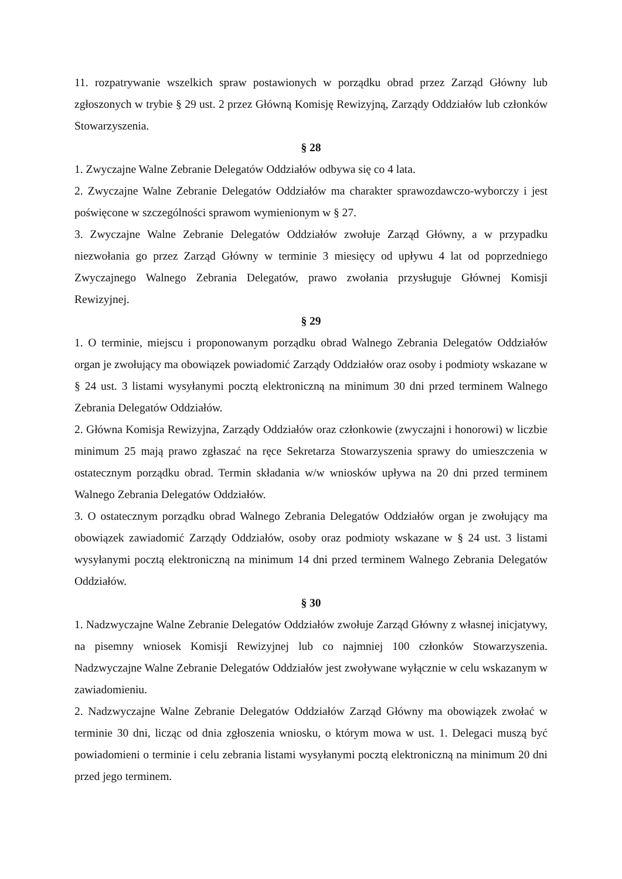11. rozpatrywanie wszelkich spraw postawionych w porządku obrad przez Zarząd Główny lub zgłoszonych w trybie § 29 ust. 2 przez Główną Komisję Rewizyjną, Zarządy Oddziałów lub członków Stowarzyszenia.
§ 28
1. Zwyczajne Walne Zebranie Delegatów Oddziałów odbywa się co 4 lata.
2. Zwyczajne Walne Zebranie Delegatów Oddziałów ma charakter sprawozdawczo-wyborczy i jest poświęcone w szczególności sprawom wymienionym w § 27.
3. Zwyczajne Walne Zebranie Delegatów Oddziałów zwołuje Zarząd Główny, a w przypadku niezwołania go przez Zarząd Główny w terminie 3 miesięcy od upływu 4 lat od poprzedniego Zwyczajnego Walnego Zebrania Delegatów, prawo zwołania przysługuje Głównej Komisji Rewizyjnej.
§ 29
1. O terminie, miejscu i proponowanym porządku obrad Walnego Zebrania Delegatów Oddziałów organ je zwołujący ma obowiązek powiadomić Zarządy Oddziałów oraz osoby i podmioty wskazane w § 24 ust. 3 listami wysyłanymi pocztą elektroniczną na minimum 30 dni przed terminem Walnego Zebrania Delegatów Oddziałów.
2. Główna Komisja Rewizyjna, Zarządy Oddziałów oraz członkowie (zwyczajni i honorowi) w liczbie minimum 25 mają prawo zgłaszać na ręce Sekretarza Stowarzyszenia sprawy do umieszczenia w ostatecznym porządku obrad. Termin składania w/w wniosków upływa na 20 dni przed terminem Walnego Zebrania Delegatów Oddziałów.
3. O ostatecznym porządku obrad Walnego Zebrania Delegatów Oddziałów organ je zwołujący ma obowiązek zawiadomić Zarządy Oddziałów, osoby oraz podmioty wskazane w § 24 ust. 3 listami wysyłanymi pocztą elektroniczną na minimum 14 dni przed terminem Walnego Zebrania Delegatów Oddziałów.
§ 30
1. Nadzwyczajne Walne Zebranie Delegatów Oddziałów zwołuje Zarząd Główny z własnej inicjatywy, na pisemny wniosek Komisji Rewizyjnej lub co najmniej 100 członków Stowarzyszenia. Nadzwyczajne Walne Zebranie Delegatów Oddziałów jest zwoływane wyłącznie w celu wskazanym w zawiadomieniu.
2. Nadzwyczajne Walne Zebranie Delegatów Oddziałów Zarząd Główny ma obowiązek zwołać w terminie 30 dni, licząc od dnia zgłoszenia wniosku, o którym mowa w ust. 1. Delegaci muszą być powiadomieni o terminie i celu zebrania listami wysyłanymi pocztą elektroniczną na minimum 20 dni przed jego terminem.